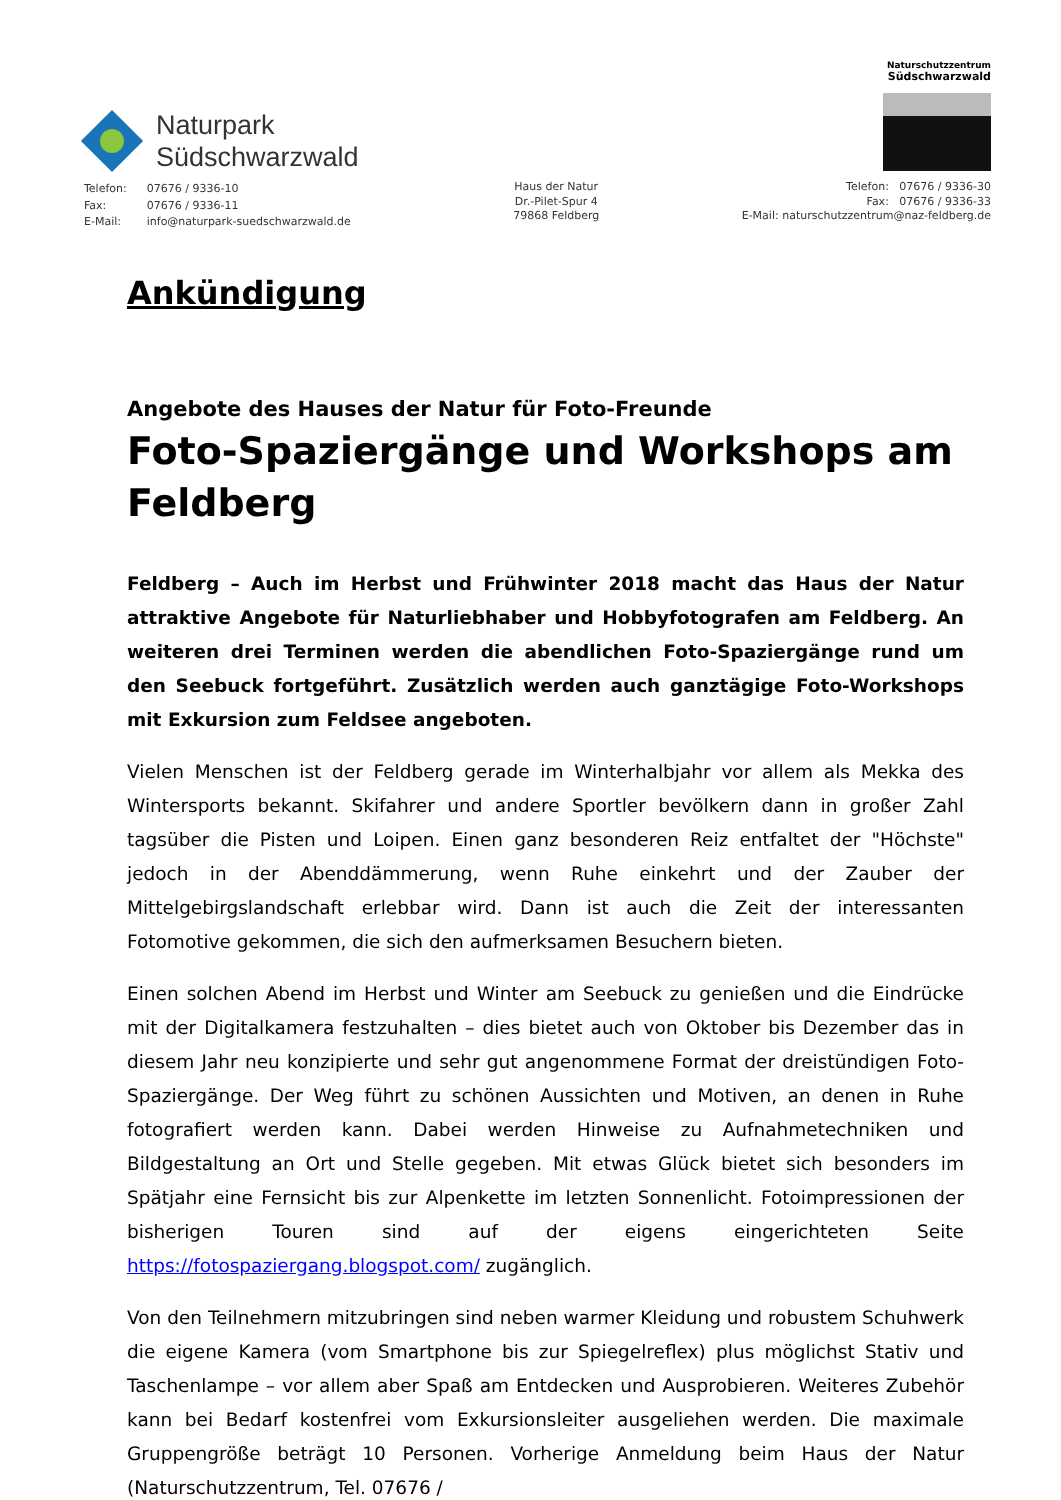Naturpark
Südschwarzwald
Naturschutzzentrum
Südschwarzwald
| Telefon: | 07676 / 9336-10 |
| Fax: | 07676 / 9336-11 |
| E-Mail: | info@naturpark-suedschwarzwald.de |
Haus der Natur
Dr.-Pilet-Spur 4
79868 Feldberg
Telefon: 07676 / 9336-30
Fax: 07676 / 9336-33
E-Mail: naturschutzzentrum@naz-feldberg.de
Ankündigung
Angebote des Hauses der Natur für Foto-Freunde
Foto-Spaziergänge und Workshops am Feldberg
Feldberg – Auch im Herbst und Frühwinter 2018 macht das Haus der Natur attraktive Angebote für Naturliebhaber und Hobbyfotografen am Feldberg. An weiteren drei Terminen werden die abendlichen Foto-Spaziergänge rund um den Seebuck fortgeführt. Zusätzlich werden auch ganztägige Foto-Workshops mit Exkursion zum Feldsee angeboten.
Vielen Menschen ist der Feldberg gerade im Winterhalbjahr vor allem als Mekka des Wintersports bekannt. Skifahrer und andere Sportler bevölkern dann in großer Zahl tagsüber die Pisten und Loipen. Einen ganz besonderen Reiz entfaltet der "Höchste" jedoch in der Abenddämmerung, wenn Ruhe einkehrt und der Zauber der Mittelgebirgslandschaft erlebbar wird. Dann ist auch die Zeit der interessanten Fotomotive gekommen, die sich den aufmerksamen Besuchern bieten.
Einen solchen Abend im Herbst und Winter am Seebuck zu genießen und die Eindrücke mit der Digitalkamera festzuhalten – dies bietet auch von Oktober bis Dezember das in diesem Jahr neu konzipierte und sehr gut angenommene Format der dreistündigen Foto-Spaziergänge. Der Weg führt zu schönen Aussichten und Motiven, an denen in Ruhe fotografiert werden kann. Dabei werden Hinweise zu Aufnahmetechniken und Bildgestaltung an Ort und Stelle gegeben. Mit etwas Glück bietet sich besonders im Spätjahr eine Fernsicht bis zur Alpenkette im letzten Sonnenlicht. Fotoimpressionen der bisherigen Touren sind auf der eigens eingerichteten Seite https://fotospaziergang.blogspot.com/ zugänglich.
Von den Teilnehmern mitzubringen sind neben warmer Kleidung und robustem Schuhwerk die eigene Kamera (vom Smartphone bis zur Spiegelreflex) plus möglichst Stativ und Taschenlampe – vor allem aber Spaß am Entdecken und Ausprobieren. Weiteres Zubehör kann bei Bedarf kostenfrei vom Exkursionsleiter ausgeliehen werden. Die maximale Gruppengröße beträgt 10 Personen. Vorherige Anmeldung beim Haus der Natur (Naturschutzzentrum, Tel. 07676 /